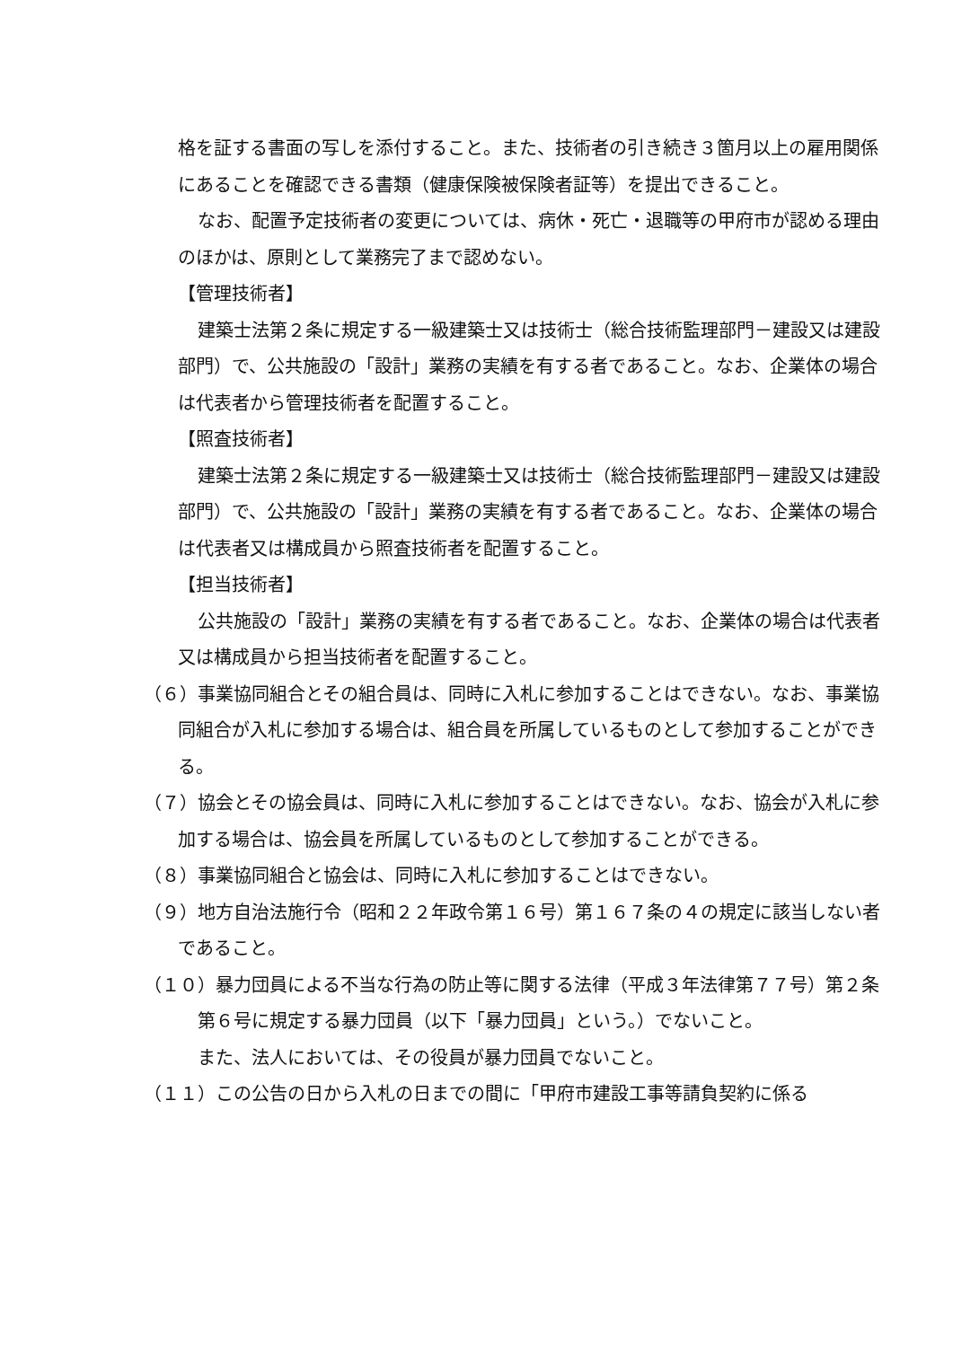格を証する書面の写しを添付すること。また、技術者の引き続き３箇月以上の雇用関係にあることを確認できる書類（健康保険被保険者証等）を提出できること。
なお、配置予定技術者の変更については、病休・死亡・退職等の甲府市が認める理由のほかは、原則として業務完了まで認めない。
【管理技術者】
建築士法第２条に規定する一級建築士又は技術士（総合技術監理部門－建設又は建設部門）で、公共施設の「設計」業務の実績を有する者であること。なお、企業体の場合は代表者から管理技術者を配置すること。
【照査技術者】
建築士法第２条に規定する一級建築士又は技術士（総合技術監理部門－建設又は建設部門）で、公共施設の「設計」業務の実績を有する者であること。なお、企業体の場合は代表者又は構成員から照査技術者を配置すること。
【担当技術者】
公共施設の「設計」業務の実績を有する者であること。なお、企業体の場合は代表者又は構成員から担当技術者を配置すること。
（６）事業協同組合とその組合員は、同時に入札に参加することはできない。なお、事業協同組合が入札に参加する場合は、組合員を所属しているものとして参加することができる。
（７）協会とその協会員は、同時に入札に参加することはできない。なお、協会が入札に参加する場合は、協会員を所属しているものとして参加することができる。
（８）事業協同組合と協会は、同時に入札に参加することはできない。
（９）地方自治法施行令（昭和２２年政令第１６号）第１６７条の４の規定に該当しない者であること。
（１０）暴力団員による不当な行為の防止等に関する法律（平成３年法律第７７号）第２条第６号に規定する暴力団員（以下「暴力団員」という。）でないこと。
また、法人においては、その役員が暴力団員でないこと。
（１１）この公告の日から入札の日までの間に「甲府市建設工事等請負契約に係る